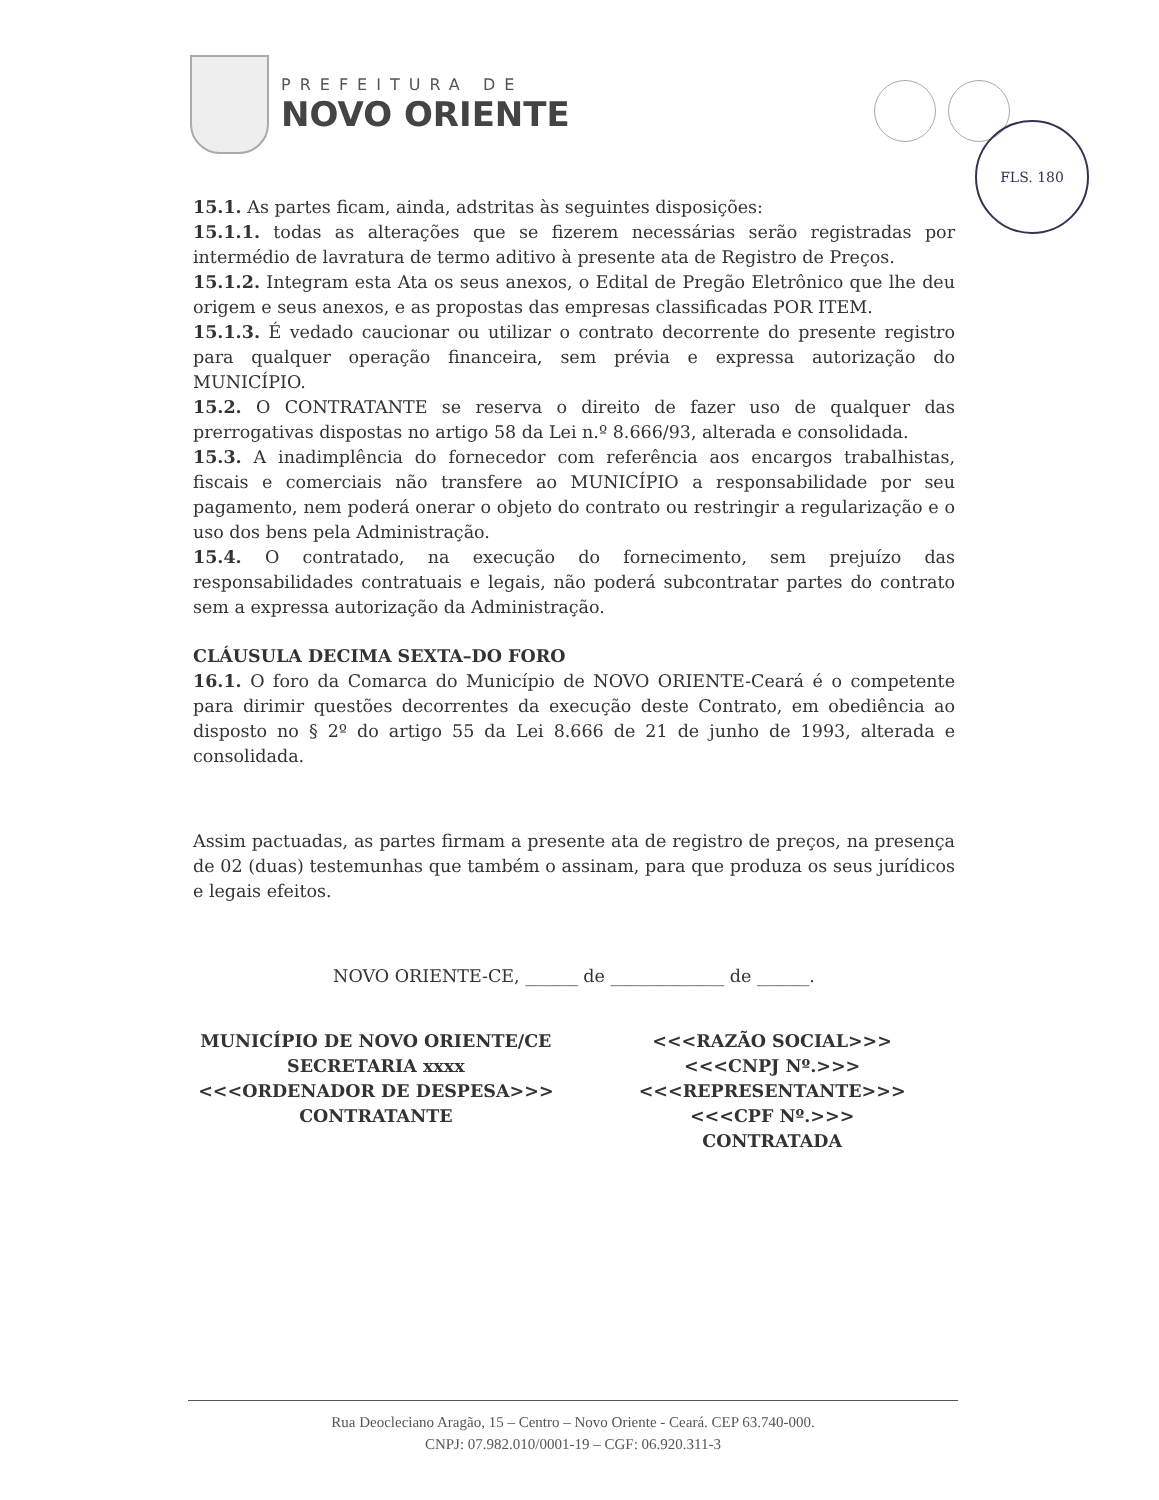PREFEITURA DE
NOVO ORIENTE
FLS. 180
15.1. As partes ficam, ainda, adstritas às seguintes disposições:
15.1.1. todas as alterações que se fizerem necessárias serão registradas por intermédio de lavratura de termo aditivo à presente ata de Registro de Preços.
15.1.2. Integram esta Ata os seus anexos, o Edital de Pregão Eletrônico que lhe deu origem e seus anexos, e as propostas das empresas classificadas POR ITEM.
15.1.3. É vedado caucionar ou utilizar o contrato decorrente do presente registro para qualquer operação financeira, sem prévia e expressa autorização do MUNICÍPIO.
15.2. O CONTRATANTE se reserva o direito de fazer uso de qualquer das prerrogativas dispostas no artigo 58 da Lei n.º 8.666/93, alterada e consolidada.
15.3. A inadimplência do fornecedor com referência aos encargos trabalhistas, fiscais e comerciais não transfere ao MUNICÍPIO a responsabilidade por seu pagamento, nem poderá onerar o objeto do contrato ou restringir a regularização e o uso dos bens pela Administração.
15.4. O contratado, na execução do fornecimento, sem prejuízo das responsabilidades contratuais e legais, não poderá subcontratar partes do contrato sem a expressa autorização da Administração.
CLÁUSULA DECIMA SEXTA–DO FORO
16.1. O foro da Comarca do Município de NOVO ORIENTE-Ceará é o competente para dirimir questões decorrentes da execução deste Contrato, em obediência ao disposto no § 2º do artigo 55 da Lei 8.666 de 21 de junho de 1993, alterada e consolidada.
Assim pactuadas, as partes firmam a presente ata de registro de preços, na presença de 02 (duas) testemunhas que também o assinam, para que produza os seus jurídicos e legais efeitos.
NOVO ORIENTE-CE, ______ de _____________ de ______.
MUNICÍPIO DE NOVO ORIENTE/CE
SECRETARIA xxxx
<<<ORDENADOR DE DESPESA>>>
CONTRATANTE
<<<RAZÃO SOCIAL>>>
<<<CNPJ Nº.>>>
<<<REPRESENTANTE>>>
<<<CPF Nº.>>>
CONTRATADA
Rua Deocleciano Aragão, 15 – Centro – Novo Oriente - Ceará. CEP 63.740-000.
CNPJ: 07.982.010/0001-19 – CGF: 06.920.311-3